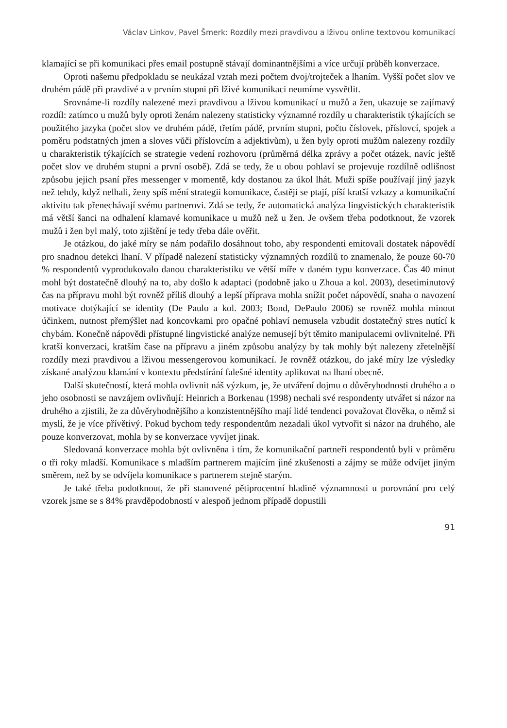Václav Linkov, Pavel Šmerk: Rozdíly mezi pravdivou a lživou online textovou komunikací
klamající se při komunikaci přes email postupně stávají dominantnějšími a více určují průběh konverzace.
Oproti našemu předpokladu se neukázal vztah mezi počtem dvoj/trojteček a lhaním. Vyšší počet slov ve druhém pádě při pravdivé a v prvním stupni při lživé komunikaci neumíme vysvětlit.
Srovnáme-li rozdíly nalezené mezi pravdivou a lživou komunikací u mužů a žen, ukazuje se zajímavý rozdíl: zatímco u mužů byly oproti ženám nalezeny statisticky významné rozdíly u charakteristik týkajících se použitého jazyka (počet slov ve druhém pádě, třetím pádě, prvním stupni, počtu číslovek, příslovcí, spojek a poměru podstatných jmen a sloves vůči příslovcím a adjektivům), u žen byly oproti mužům nalezeny rozdíly u charakteristik týkajících se strategie vedení rozhovoru (průměrná délka zprávy a počet otázek, navíc ještě počet slov ve druhém stupni a první osobě). Zdá se tedy, že u obou pohlaví se projevuje rozdílně odlišnost způsobu jejich psaní přes messenger v momentě, kdy dostanou za úkol lhát. Muži spíše používají jiný jazyk než tehdy, když nelhali, ženy spíš mění strategii komunikace, častěji se ptají, píší kratší vzkazy a komunikační aktivitu tak přenechávají svému partnerovi. Zdá se tedy, že automatická analýza lingvistických charakteristik má větší šanci na odhalení klamavé komunikace u mužů než u žen. Je ovšem třeba podotknout, že vzorek mužů i žen byl malý, toto zjištění je tedy třeba dále ověřit.
Je otázkou, do jaké míry se nám podařilo dosáhnout toho, aby respondenti emitovali dostatek nápovědí pro snadnou detekci lhaní. V případě nalezení statisticky významných rozdílů to znamenalo, že pouze 60-70 % respondentů vyprodukovalo danou charakteristiku ve větší míře v daném typu konverzace. Čas 40 minut mohl být dostatečně dlouhý na to, aby došlo k adaptaci (podobně jako u Zhoua a kol. 2003), desetiminutový čas na přípravu mohl být rovněž příliš dlouhý a lepší příprava mohla snížit počet nápovědí, snaha o navození motivace dotýkající se identity (De Paulo a kol. 2003; Bond, DePaulo 2006) se rovněž mohla minout účinkem, nutnost přemýšlet nad koncovkami pro opačné pohlaví nemusela vzbudit dostatečný stres nutící k chybám. Konečně nápovědi přístupné lingvistické analýze nemusejí být těmito manipulacemi ovlivnitelné. Při kratší konverzaci, kratším čase na přípravu a jiném způsobu analýzy by tak mohly být nalezeny zřetelnější rozdíly mezi pravdivou a lživou messengerovou komunikací. Je rovněž otázkou, do jaké míry lze výsledky získané analýzou klamání v kontextu předstírání falešné identity aplikovat na lhaní obecně.
Další skutečností, která mohla ovlivnit náš výzkum, je, že utváření dojmu o důvěryhodnosti druhého a o jeho osobnosti se navzájem ovlivňují: Heinrich a Borkenau (1998) nechali své respondenty utvářet si názor na druhého a zjistili, že za důvěryhodnějšího a konzistentnějšího mají lidé tendenci považovat člověka, o němž si myslí, že je více přívětivý. Pokud bychom tedy respondentům nezadali úkol vytvořit si názor na druhého, ale pouze konverzovat, mohla by se konverzace vyvíjet jinak.
Sledovaná konverzace mohla být ovlivněna i tím, že komunikační partneři respondentů byli v průměru o tři roky mladší. Komunikace s mladším partnerem majícím jiné zkušenosti a zájmy se může odvíjet jiným směrem, než by se odvíjela komunikace s partnerem stejně starým.
Je také třeba podotknout, že při stanovené pětiprocentní hladině významnosti u porovnání pro celý vzorek jsme se s 84% pravděpodobností v alespoň jednom případě dopustili
91